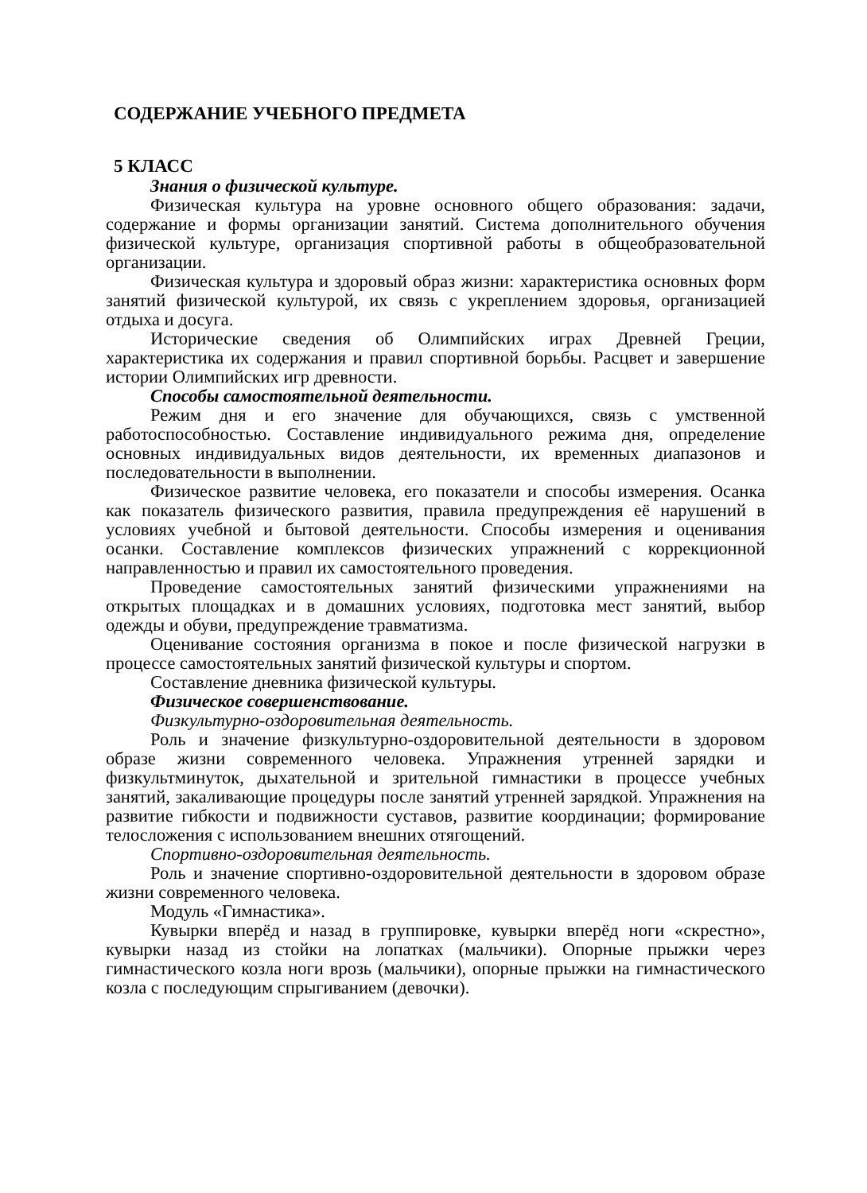СОДЕРЖАНИЕ УЧЕБНОГО ПРЕДМЕТА
5 КЛАСС
Знания о физической культуре.
Физическая культура на уровне основного общего образования: задачи, содержание и формы организации занятий. Система дополнительного обучения физической культуре, организация спортивной работы в общеобразовательной организации.
Физическая культура и здоровый образ жизни: характеристика основных форм занятий физической культурой, их связь с укреплением здоровья, организацией отдыха и досуга.
Исторические сведения об Олимпийских играх Древней Греции, характеристика их содержания и правил спортивной борьбы. Расцвет и завершение истории Олимпийских игр древности.
Способы самостоятельной деятельности.
Режим дня и его значение для обучающихся, связь с умственной работоспособностью. Составление индивидуального режима дня, определение основных индивидуальных видов деятельности, их временных диапазонов и последовательности в выполнении.
Физическое развитие человека, его показатели и способы измерения. Осанка как показатель физического развития, правила предупреждения её нарушений в условиях учебной и бытовой деятельности. Способы измерения и оценивания осанки. Составление комплексов физических упражнений с коррекционной направленностью и правил их самостоятельного проведения.
Проведение самостоятельных занятий физическими упражнениями на открытых площадках и в домашних условиях, подготовка мест занятий, выбор одежды и обуви, предупреждение травматизма.
Оценивание состояния организма в покое и после физической нагрузки в процессе самостоятельных занятий физической культуры и спортом.
Составление дневника физической культуры.
Физическое совершенствование.
Физкультурно-оздоровительная деятельность.
Роль и значение физкультурно-оздоровительной деятельности в здоровом образе жизни современного человека. Упражнения утренней зарядки и физкультминуток, дыхательной и зрительной гимнастики в процессе учебных занятий, закаливающие процедуры после занятий утренней зарядкой. Упражнения на развитие гибкости и подвижности суставов, развитие координации; формирование телосложения с использованием внешних отягощений.
Спортивно-оздоровительная деятельность.
Роль и значение спортивно-оздоровительной деятельности в здоровом образе жизни современного человека.
Модуль «Гимнастика».
Кувырки вперёд и назад в группировке, кувырки вперёд ноги «скрестно», кувырки назад из стойки на лопатках (мальчики). Опорные прыжки через гимнастического козла ноги врозь (мальчики), опорные прыжки на гимнастического козла с последующим спрыгиванием (девочки).